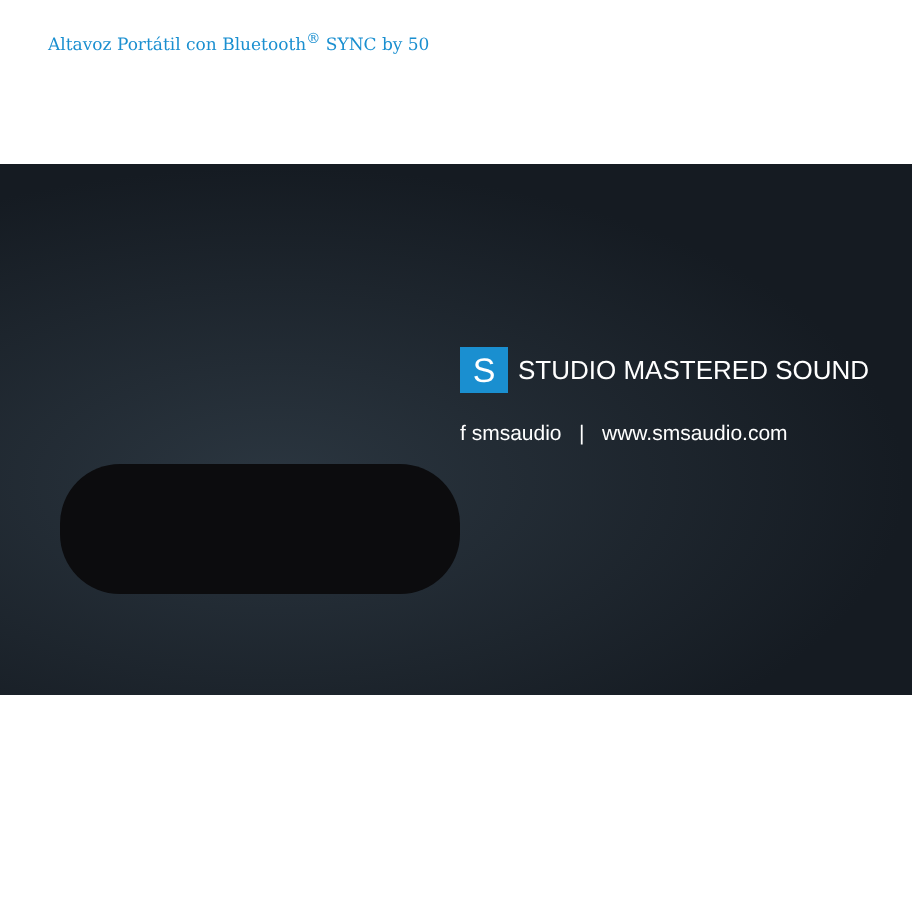Altavoz Portátil con Bluetooth<sup>®</sup> SYNC by 50
S
STUDIO MASTERED SOUND
f smsaudio | www.smsaudio.com